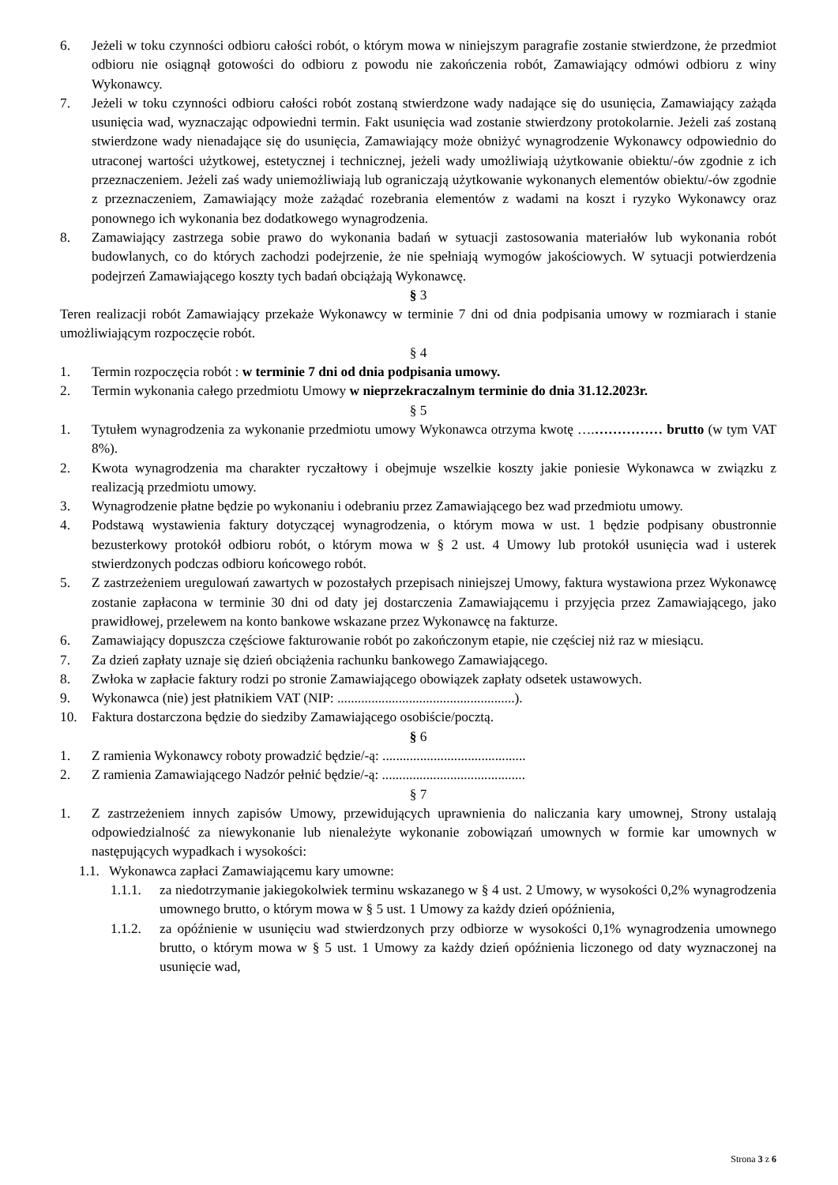6. Jeżeli w toku czynności odbioru całości robót, o którym mowa w niniejszym paragrafie zostanie stwierdzone, że przedmiot odbioru nie osiągnął gotowości do odbioru z powodu nie zakończenia robót, Zamawiający odmówi odbioru z winy Wykonawcy.
7. Jeżeli w toku czynności odbioru całości robót zostaną stwierdzone wady nadające się do usunięcia, Zamawiający zażąda usunięcia wad, wyznaczając odpowiedni termin. Fakt usunięcia wad zostanie stwierdzony protokolarnie. Jeżeli zaś zostaną stwierdzone wady nienadające się do usunięcia, Zamawiający może obniżyć wynagrodzenie Wykonawcy odpowiednio do utraconej wartości użytkowej, estetycznej i technicznej, jeżeli wady umożliwiają użytkowanie obiektu/-ów zgodnie z ich przeznaczeniem. Jeżeli zaś wady uniemożliwiają lub ograniczają użytkowanie wykonanych elementów obiektu/-ów zgodnie z przeznaczeniem, Zamawiający może zażądać rozebrania elementów z wadami na koszt i ryzyko Wykonawcy oraz ponownego ich wykonania bez dodatkowego wynagrodzenia.
8. Zamawiający zastrzega sobie prawo do wykonania badań w sytuacji zastosowania materiałów lub wykonania robót budowlanych, co do których zachodzi podejrzenie, że nie spełniają wymogów jakościowych. W sytuacji potwierdzenia podejrzeń Zamawiającego koszty tych badań obciążają Wykonawcę.
§ 3
Teren realizacji robót Zamawiający przekaże Wykonawcy w terminie 7 dni od dnia podpisania umowy w rozmiarach i stanie umożliwiającym rozpoczęcie robót.
§ 4
1. Termin rozpoczęcia robót : w terminie 7 dni od dnia podpisania umowy.
2. Termin wykonania całego przedmiotu Umowy w nieprzekraczalnym terminie do dnia 31.12.2023r.
§ 5
1. Tytułem wynagrodzenia za wykonanie przedmiotu umowy Wykonawca otrzyma kwotę ….…………… brutto (w tym VAT 8%).
2. Kwota wynagrodzenia ma charakter ryczałtowy i obejmuje wszelkie koszty jakie poniesie Wykonawca w związku z realizacją przedmiotu umowy.
3. Wynagrodzenie płatne będzie po wykonaniu i odebraniu przez Zamawiającego bez wad przedmiotu umowy.
4. Podstawą wystawienia faktury dotyczącej wynagrodzenia, o którym mowa w ust. 1 będzie podpisany obustronnie bezusterkowy protokół odbioru robót, o którym mowa w § 2 ust. 4 Umowy lub protokół usunięcia wad i usterek stwierdzonych podczas odbioru końcowego robót.
5. Z zastrzeżeniem uregulowań zawartych w pozostałych przepisach niniejszej Umowy, faktura wystawiona przez Wykonawcę zostanie zapłacona w terminie 30 dni od daty jej dostarczenia Zamawiającemu i przyjęcia przez Zamawiającego, jako prawidłowej, przelewem na konto bankowe wskazane przez Wykonawcę na fakturze.
6. Zamawiający dopuszcza częściowe fakturowanie robót po zakończonym etapie, nie częściej niż raz w miesiącu.
7. Za dzień zapłaty uznaje się dzień obciążenia rachunku bankowego Zamawiającego.
8. Zwłoka w zapłacie faktury rodzi po stronie Zamawiającego obowiązek zapłaty odsetek ustawowych.
9. Wykonawca (nie) jest płatnikiem VAT (NIP: ....................................................).
10. Faktura dostarczona będzie do siedziby Zamawiającego osobiście/pocztą.
§ 6
1. Z ramienia Wykonawcy roboty prowadzić będzie/-ą: ..........................................
2. Z ramienia Zamawiającego Nadzór pełnić będzie/-ą: ..........................................
§ 7
1. Z zastrzeżeniem innych zapisów Umowy, przewidujących uprawnienia do naliczania kary umownej, Strony ustalają odpowiedzialność za niewykonanie lub nienależyte wykonanie zobowiązań umownych w formie kar umownych w następujących wypadkach i wysokości:
1.1. Wykonawca zapłaci Zamawiającemu kary umowne:
1.1.1. za niedotrzymanie jakiegokolwiek terminu wskazanego w § 4 ust. 2 Umowy, w wysokości 0,2% wynagrodzenia umownego brutto, o którym mowa w § 5 ust. 1 Umowy za każdy dzień opóźnienia,
1.1.2. za opóźnienie w usunięciu wad stwierdzonych przy odbiorze w wysokości 0,1% wynagrodzenia umownego brutto, o którym mowa w § 5 ust. 1 Umowy za każdy dzień opóźnienia liczonego od daty wyznaczonej na usunięcie wad,
Strona 3 z 6